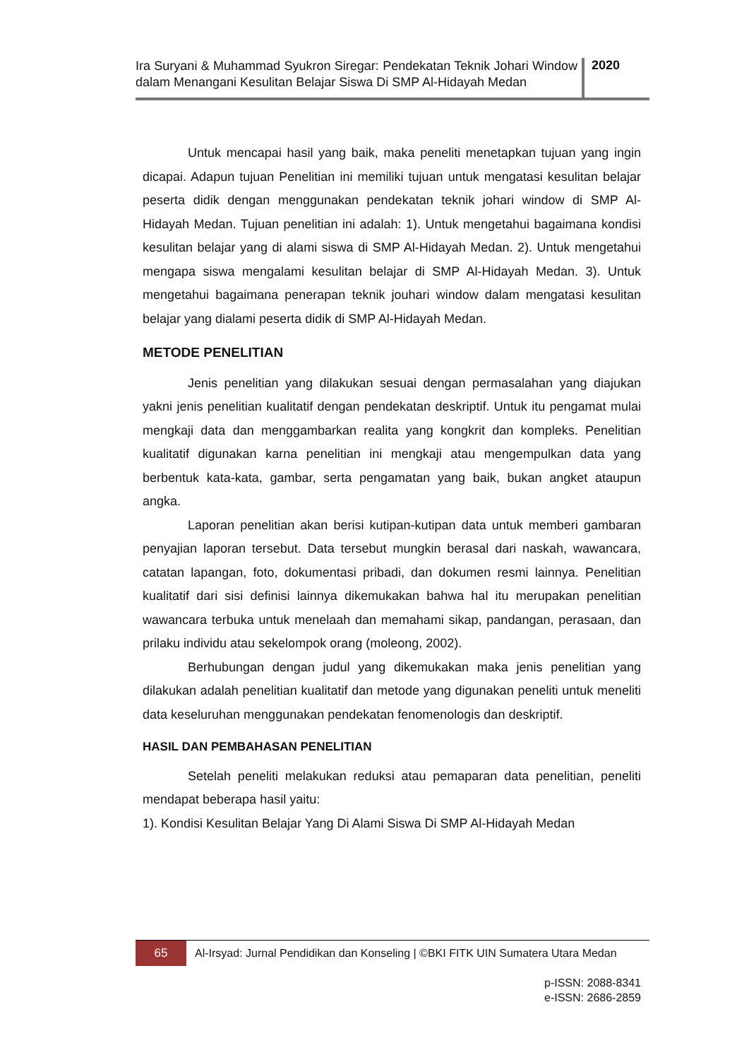Ira Suryani & Muhammad Syukron Siregar: Pendekatan Teknik Johari Window dalam Menangani Kesulitan Belajar Siswa Di SMP Al-Hidayah Medan
2020
Untuk mencapai hasil yang baik, maka peneliti menetapkan tujuan yang ingin dicapai. Adapun tujuan Penelitian ini memiliki tujuan untuk mengatasi kesulitan belajar peserta didik dengan menggunakan pendekatan teknik johari window di SMP Al- Hidayah Medan. Tujuan penelitian ini adalah: 1). Untuk mengetahui bagaimana kondisi kesulitan belajar yang di alami siswa di SMP Al-Hidayah Medan. 2). Untuk mengetahui mengapa siswa mengalami kesulitan belajar di SMP Al-Hidayah Medan. 3). Untuk mengetahui bagaimana penerapan teknik jouhari window dalam mengatasi kesulitan belajar yang dialami peserta didik di SMP Al-Hidayah Medan.
METODE PENELITIAN
Jenis penelitian yang dilakukan sesuai dengan permasalahan yang diajukan yakni jenis penelitian kualitatif dengan pendekatan deskriptif. Untuk itu pengamat mulai mengkaji data dan menggambarkan realita yang kongkrit dan kompleks. Penelitian kualitatif digunakan karna penelitian ini mengkaji atau mengempulkan data yang berbentuk kata-kata, gambar, serta pengamatan yang baik, bukan angket ataupun angka.
Laporan penelitian akan berisi kutipan-kutipan data untuk memberi gambaran penyajian laporan tersebut. Data tersebut mungkin berasal dari naskah, wawancara, catatan lapangan, foto, dokumentasi pribadi, dan dokumen resmi lainnya. Penelitian kualitatif dari sisi definisi lainnya dikemukakan bahwa hal itu merupakan penelitian wawancara terbuka untuk menelaah dan memahami sikap, pandangan, perasaan, dan prilaku individu atau sekelompok orang (moleong, 2002).
Berhubungan dengan judul yang dikemukakan maka jenis penelitian yang dilakukan adalah penelitian kualitatif dan metode yang digunakan peneliti untuk meneliti data keseluruhan menggunakan pendekatan fenomenologis dan deskriptif.
HASIL DAN PEMBAHASAN PENELITIAN
Setelah peneliti melakukan reduksi atau pemaparan data penelitian, peneliti mendapat beberapa hasil yaitu:
1). Kondisi Kesulitan Belajar Yang Di Alami Siswa Di SMP Al-Hidayah Medan
65
Al-Irsyad: Jurnal Pendidikan dan Konseling | ©BKI FITK UIN Sumatera Utara Medan
p-ISSN: 2088-8341
e-ISSN: 2686-2859